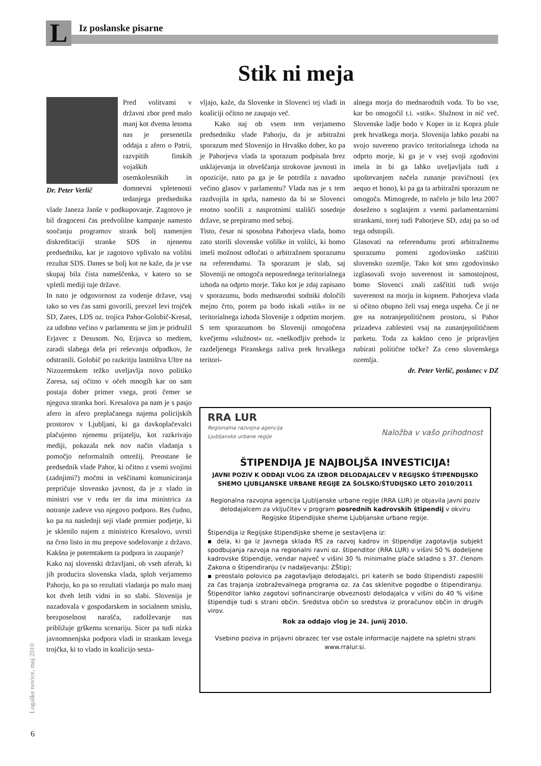L Iz poslanske pisarne
Stik ni meja
Dr. Peter Verlič
Pred volitvami v državni zbor pred malo manj kot dvema letoma nas je presenetila oddaja z afero o Patrii, razvpitih finskih vojaških osemkolesnikih in domnevni vpletenosti tedanjega predsednika vlade Janeza Janše v podkupovanje. Zagotovo je bil dragoceni čas predvolilne kampanje namesto soočanju programov strank bolj namenjen diskreditaciji stranke SDS in njenemu predsedniku, kar je zagotovo vplivalo na volilni rezultat SDS. Danes se bolj kot ne kaže, da je vse skupaj bila čista nameščenka, v katero so se vpletli mediji tuje države.
In nato je odgovornost za vodenje države, vsaj tako so ves čas sami govorili, prevzel levi trojček SD, Zares, LDS oz. trojica Pahor-Golobič-Kresal, za udobno večino v parlamentu se jim je pridružil Erjavec z Desusom. No, Erjavca so medtem, zaradi slabega dela pri reševanju odpadkov, že odstranili. Golobič po razkritju lastništva Ultre na Nizozemskem težko uveljavlja novo politiko Zaresa, saj očitno v očeh mnogih kar on sam postaja dober primer vsega, proti čemer se njegova stranka bori. Kresalova pa nam je s pasjo afero in afero preplačanega najema policijskih prostorov v Ljubljani, ki ga davkoplačevalci plačujemo njenemu prijatelju, kot razkrivajo mediji, pokazala nek nov način vladanja s pomočjo neformalnih omrežij. Preostane še predsednik vlade Pahor, ki očitno z vsemi svojimi (zadnjimi?) močmi in veščinami komuniciranja prepričuje slovensko javnost, da je z vlado in ministri vse v redu ter da ima ministrica za notranje zadeve vso njegovo podporo. Res čudno, ko pa na naslednji seji vlade premier podjetje, ki je sklenilo najem z ministrico Kresalovo, uvrsti na črno listo in mu prepove sodelovanje z državo. Kakšna je potemtakem ta podpora in zaupanje?
Kako naj slovenski državljani, ob vseh aferah, ki jih producira slovenska vlada, sploh verjamemo Pahorju, ko pa so rezultati vladanja po malo manj kot dveh letih vidni in so slabi. Slovenija je nazadovala v gospodarskem in socialnem smislu, brezposelnost narašča, zadolževanje nas približuje grškemu scenariju. Sicer pa tudi nizka javnomnenjska podpora vladi in strankam levega trojčka, ki to vlado in koalicijo sesta-
vljajo, kaže, da Slovenke in Slovenci tej vladi in koaliciji očitno ne zaupajo več.
Kako naj ob vsem tem verjamemo predsedniku vlade Pahorju, da je arbitražni sporazum med Slovenijo in Hrvaško dober, ko pa je Pahorjeva vlada ta sporazum podpisala brez usklajevanja in obveščanja strokovne javnosti in opozicije, nato pa ga je še potrdila z navadno večino glasov v parlamentu? Vlada nas je s tem razdvojila in sprla, namesto da bi se Slovenci enotno soočili z nasprotnimi stališči sosednje države, se prepiramo med seboj.
Tisto, česar ni sposobna Pahorjeva vlada, bomo zato storili slovenske volilke in volilci, ki bomo imeli možnost odločati o arbitražnem sporazumu na referendumu. Ta sporazum je slab, saj Sloveniji ne omogoča neposrednega teritorialnega izhoda na odprto morje. Tako kot je zdaj zapisano v sporazumu, bodo mednarodni sodniki določili mejno črto, potem pa bodo iskali »stik« in ne teritorialnega izhoda Slovenije z odprtim morjem. S tem sporazumom bo Sloveniji omogočena kvečjemu »služnost« oz. »neškodljiv prehod« iz razdeljenega Piranskega zaliva prek hrvaškega teritori-
alnega morja do mednarodnih voda. To bo vse, kar bo omogočil t.i. »stik«. Služnost in nič več. Slovenske ladje bodo v Koper in iz Kopra plule prek hrvaškega morja. Slovenija lahko pozabi na svojo suvereno pravico teritorialnega izhoda na odprto morje, ki ga je v vsej svoji zgodovini imela in bi ga lahko uveljavljala tudi z upoštevanjem načela zunanje pravičnosti (ex aequo et bono), ki pa ga ta arbitražni sporazum ne omogoča. Mimogrede, to načelo je bilo leta 2007 doseženo s soglasjem z vsemi parlamentarnimi strankami, torej tudi Pahorjeve SD, zdaj pa so od tega odstopili.
Glasovati na referendumu proti arbitražnemu sporazumu pomeni zgodovinsko zaščititi slovensko ozemlje. Tako kot smo zgodovinsko izglasovali svojo suverenost in samostojnost, bomo Slovenci znali zaščititi tudi svojo suverenost na morju in kopnem. Pahorjeva vlada si očitno obupno želi vsaj enega uspeha. Če ji ne gre na notranjepolitičnem prostoru, si Pahor prizadeva zablesteti vsaj na zunanjepolitičnem parketu. Toda za kakšno ceno je pripravljen nabirati politične točke? Za ceno slovenskega ozemlja.
dr. Peter Verlič, poslanec v DZ
RRA LUR
Regionalna razvojna agencija
Ljubljanske urbane regije
Naložba v vašo prihodnost
ŠTIPENDIJA JE NAJBOLJŠA INVESTICIJA!
JAVNI POZIV K ODDAJI VLOG ZA IZBOR DELODAJALCEV V REGIJSKO ŠTIPENDIJSKO SHEMO LJUBLJANSKE URBANE REGIJE ZA ŠOLSKO/ŠTUDIJSKO LETO 2010/2011
Regionalna razvojna agencija Ljubljanske urbane regije (RRA LUR) je objavila javni poziv delodajalcem za vključitev v program posrednih kadrovskih štipendij v okviru Regijske štipendijske sheme Ljubljanske urbane regije.
Štipendija iz Regijske štipendijske sheme je sestavljena iz:
▪ dela, ki ga iz Javnega sklada RS za razvoj kadrov in štipendije zagotavlja subjekt spodbujanja razvoja na regionalni ravni oz. štipenditor (RRA LUR) v višini 50 % dodeljene kadrovske štipendije, vendar največ v višini 30 % minimalne plače skladno s 37. členom Zakona o štipendiranju (v nadaljevanju: ZŠtip);
▪ preostalo polovico pa zagotavljajo delodajalci, pri katerih se bodo štipendisti zaposlili za čas trajanja izobraževalnega programa oz. za čas sklenitve pogodbe o štipendiranju. Štipenditor lahko zagotovi sofinanciranje obveznosti delodajalca v višini do 40 % višine štipendije tudi s strani občin. Sredstva občin so sredstva iz proračunov občin in drugih virov.
Rok za oddajo vlog je 24. junij 2010.
Vsebino poziva in prijavni obrazec ter vse ostale informacije najdete na spletni strani www.rralur.si.
Logaške novice, maj 2010
6